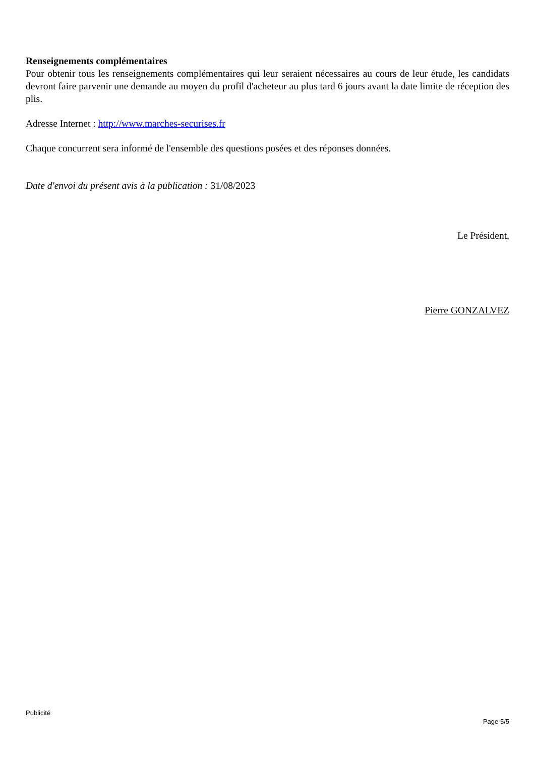Renseignements complémentaires
Pour obtenir tous les renseignements complémentaires qui leur seraient nécessaires au cours de leur étude, les candidats devront faire parvenir une demande au moyen du profil d'acheteur au plus tard 6 jours avant la date limite de réception des plis.
Adresse Internet : http://www.marches-securises.fr
Chaque concurrent sera informé de l'ensemble des questions posées et des réponses données.
Date d'envoi du présent avis à la publication : 31/08/2023
Le Président,
Pierre GONZALVEZ
Publicité
Page 5/5